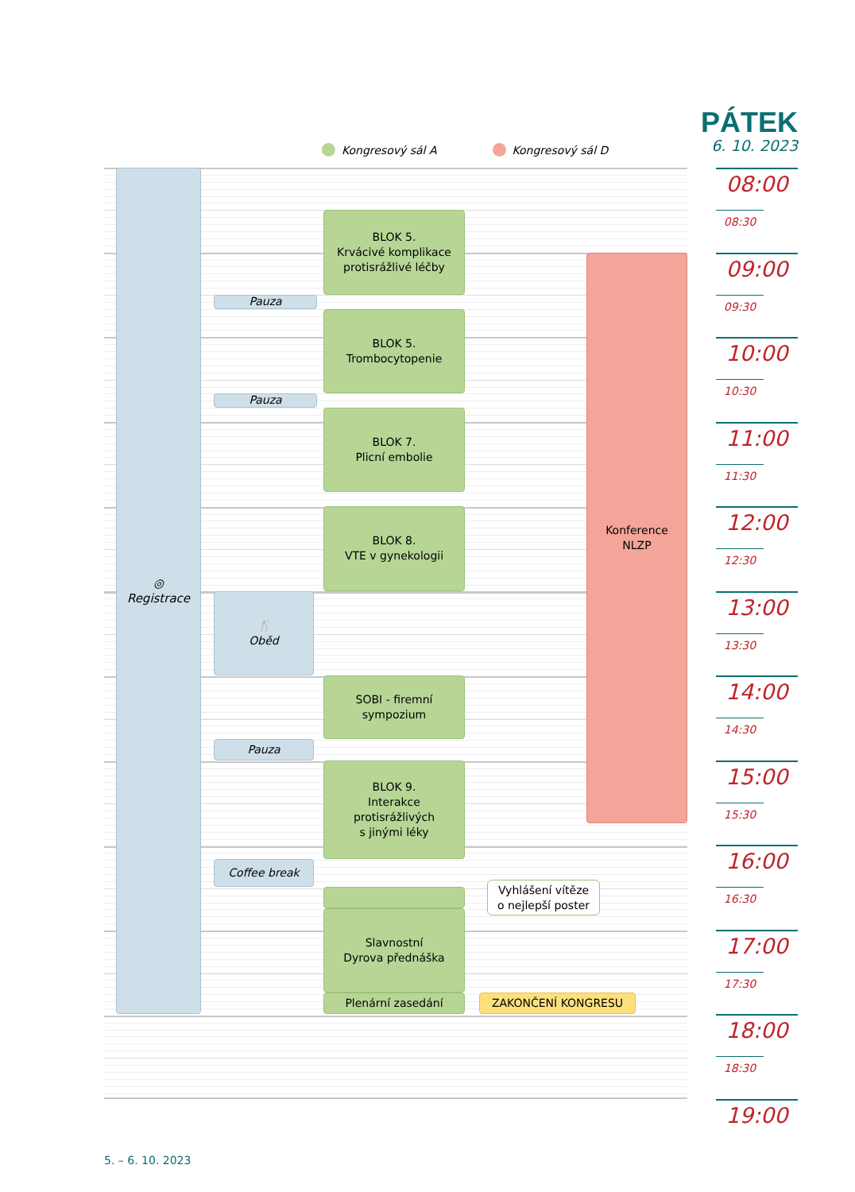PÁTEK
6. 10. 2023
Kongresový sál A Kongresový sál D
◎
Registrace
BLOK 5.
Krvácivé komplikace
protisrážlivé léčby
Pauza
BLOK 5.
Trombocytopenie
Pauza
BLOK 7.
Plicní embolie
BLOK 8.
VTE v gynekologii
🍴
Oběd
SOBI - firemní
sympozium
Pauza
BLOK 9.
Interakce
protisrážlivých
s jinými léky
Coffee break
Vyhlášení vítěze
o nejlepší poster
Slavnostní
Dyrova přednáška
Plenární zasedání
ZAKONČENÍ KONGRESU
Konference
NLZP
08:00
08:30
09:00
09:30
10:00
10:30
11:00
11:30
12:00
12:30
13:00
13:30
14:00
14:30
15:00
15:30
16:00
16:30
17:00
17:30
18:00
18:30
19:00
5. – 6. 10. 2023